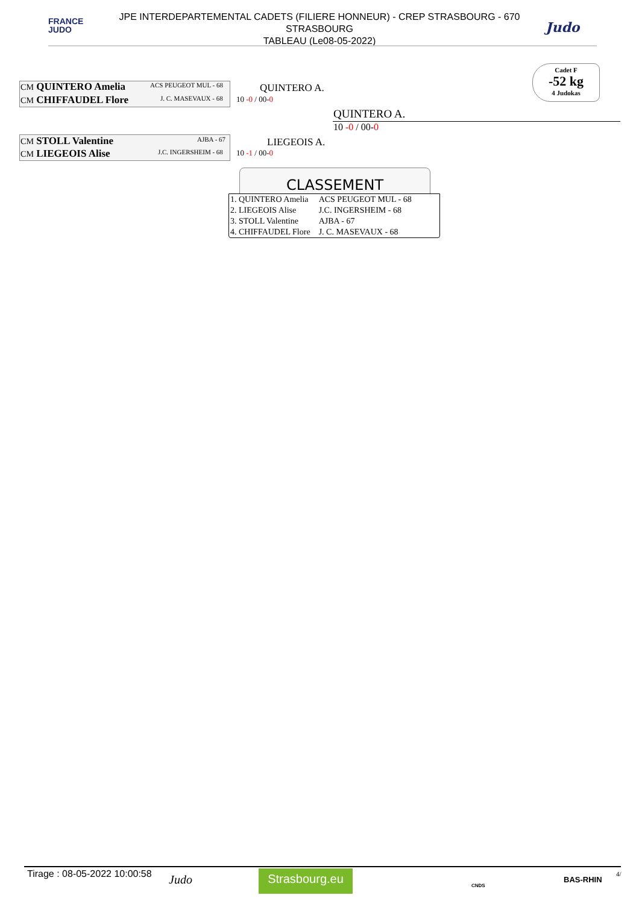FRANCE
JUDO
JPE INTERDEPARTEMENTAL CADETS (FILIERE HONNEUR) - CREP STRASBOURG - 670
STRASBOURG
TABLEAU (Le08-05-2022)
Judo
Cadet F
-52 kg
4 Judokas
CM QUINTERO Amelia ACS PEUGEOT MUL - 68
CM CHIFFAUDEL Flore J. C. MASEVAUX - 68
QUINTERO A.
10 -0 / 00-0
CM STOLL Valentine AJBA - 67
CM LIEGEOIS Alise J.C. INGERSHEIM - 68
LIEGEOIS A.
10 -1 / 00-0
QUINTERO A.
10 -0 / 00-0
CLASSEMENT
| 1. QUINTERO Amelia | ACS PEUGEOT MUL - 68 |
| 2. LIEGEOIS Alise | J.C. INGERSHEIM - 68 |
| 3. STOLL Valentine | AJBA - 67 |
| 4. CHIFFAUDEL Flore | J. C. MASEVAUX - 68 |
Tirage : 08-05-2022 10:00:58 Judo Strasbourg.eu
CNDS
BAS-RHIN
4/